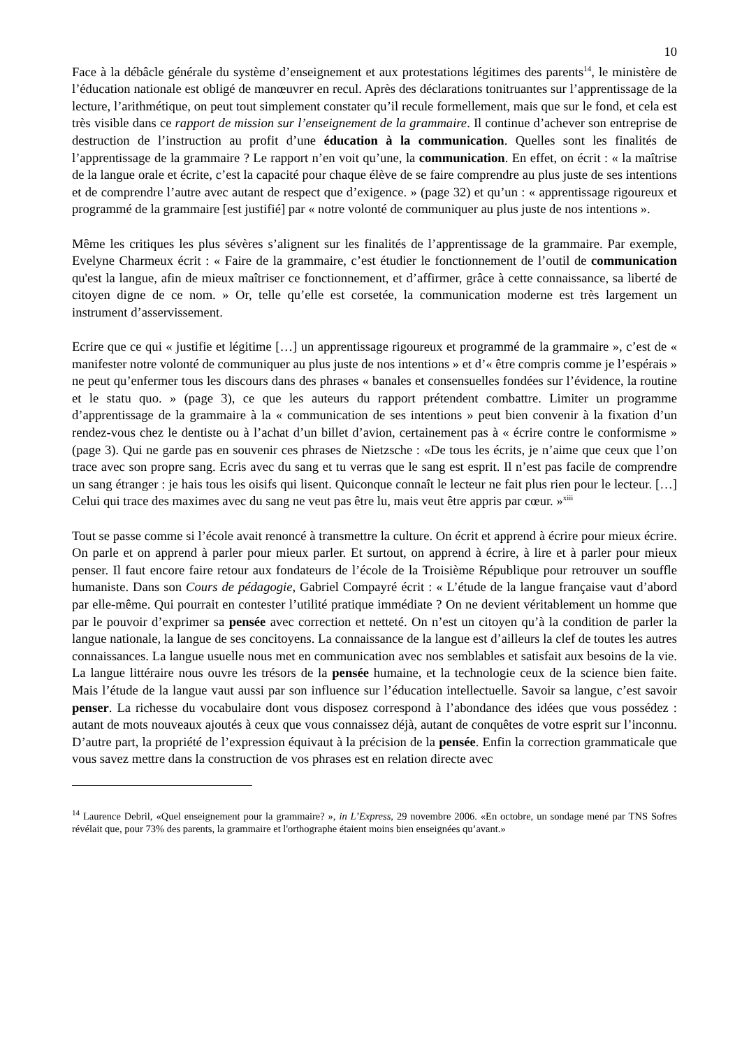10
Face à la débâcle générale du système d’enseignement et aux protestations légitimes des parents<sup>14</sup>, le ministère de l’éducation nationale est obligé de manœuvrer en recul. Après des déclarations tonitruantes sur l’apprentissage de la lecture, l’arithmétique, on peut tout simplement constater qu’il recule formellement, mais que sur le fond, et cela est très visible dans ce rapport de mission sur l’enseignement de la grammaire. Il continue d’achever son entreprise de destruction de l’instruction au profit d’une éducation à la communication. Quelles sont les finalités de l’apprentissage de la grammaire ? Le rapport n’en voit qu’une, la communication. En effet, on écrit : « la maîtrise de la langue orale et écrite, c’est la capacité pour chaque élève de se faire comprendre au plus juste de ses intentions et de comprendre l’autre avec autant de respect que d’exigence. » (page 32) et qu’un : « apprentissage rigoureux et programmé de la grammaire [est justifié] par « notre volonté de communiquer au plus juste de nos intentions ».
Même les critiques les plus sévères s’alignent sur les finalités de l’apprentissage de la grammaire. Par exemple, Evelyne Charmeux écrit : « Faire de la grammaire, c’est étudier le fonctionnement de l’outil de communication qu'est la langue, afin de mieux maîtriser ce fonctionnement, et d’affirmer, grâce à cette connaissance, sa liberté de citoyen digne de ce nom. » Or, telle qu’elle est corsetée, la communication moderne est très largement un instrument d’asservissement.
Ecrire que ce qui « justifie et légitime […] un apprentissage rigoureux et programmé de la grammaire », c’est de « manifester notre volonté de communiquer au plus juste de nos intentions » et d’« être compris comme je l’espérais » ne peut qu’enfermer tous les discours dans des phrases « banales et consensuelles fondées sur l’évidence, la routine et le statu quo. » (page 3), ce que les auteurs du rapport prétendent combattre. Limiter un programme d’apprentissage de la grammaire à la « communication de ses intentions » peut bien convenir à la fixation d’un rendez-vous chez le dentiste ou à l’achat d’un billet d’avion, certainement pas à « écrire contre le conformisme » (page 3). Qui ne garde pas en souvenir ces phrases de Nietzsche : «De tous les écrits, je n’aime que ceux que l’on trace avec son propre sang. Ecris avec du sang et tu verras que le sang est esprit. Il n’est pas facile de comprendre un sang étranger : je hais tous les oisifs qui lisent. Quiconque connaît le lecteur ne fait plus rien pour le lecteur. […] Celui qui trace des maximes avec du sang ne veut pas être lu, mais veut être appris par cœur. »<sup>xiii</sup>
Tout se passe comme si l’école avait renoncé à transmettre la culture. On écrit et apprend à écrire pour mieux écrire. On parle et on apprend à parler pour mieux parler. Et surtout, on apprend à écrire, à lire et à parler pour mieux penser. Il faut encore faire retour aux fondateurs de l’école de la Troisième République pour retrouver un souffle humaniste. Dans son Cours de pédagogie, Gabriel Compayré écrit : « L’étude de la langue française vaut d’abord par elle-même. Qui pourrait en contester l’utilité pratique immédiate ? On ne devient véritablement un homme que par le pouvoir d’exprimer sa pensée avec correction et netteté. On n’est un citoyen qu’à la condition de parler la langue nationale, la langue de ses concitoyens. La connaissance de la langue est d’ailleurs la clef de toutes les autres connaissances. La langue usuelle nous met en communication avec nos semblables et satisfait aux besoins de la vie. La langue littéraire nous ouvre les trésors de la pensée humaine, et la technologie ceux de la science bien faite. Mais l’étude de la langue vaut aussi par son influence sur l’éducation intellectuelle. Savoir sa langue, c’est savoir penser. La richesse du vocabulaire dont vous disposez correspond à l’abondance des idées que vous possédez : autant de mots nouveaux ajoutés à ceux que vous connaissez déjà, autant de conquêtes de votre esprit sur l’inconnu. D’autre part, la propriété de l’expression équivaut à la précision de la pensée. Enfin la correction grammaticale que vous savez mettre dans la construction de vos phrases est en relation directe avec
<sup>14</sup> Laurence Debril, «Quel enseignement pour la grammaire? », in L’Express, 29 novembre 2006. «En octobre, un sondage mené par TNS Sofres révélait que, pour 73% des parents, la grammaire et l'orthographe étaient moins bien enseignées qu’avant.»